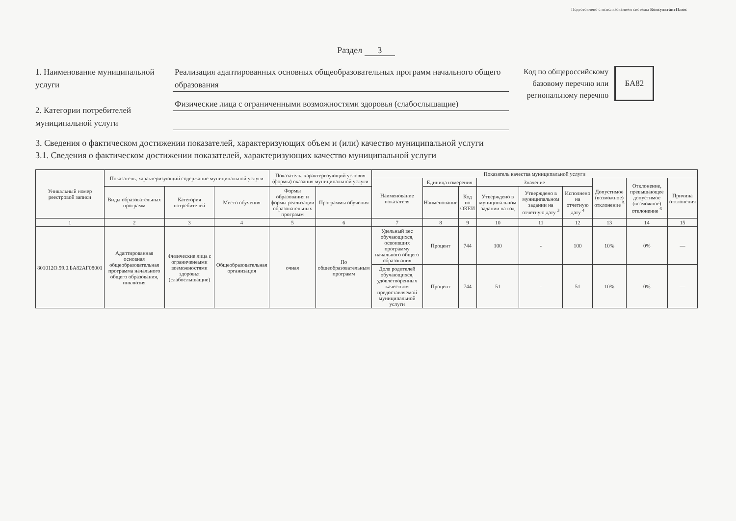Подготовлено с использованием системы КонсультантПлюс
Раздел 3
1. Наименование муниципальной услуги
2. Категории потребителей муниципальной услуги
Реализация адаптированных основных общеобразовательных программ начального общего образования
Физические лица с ограниченными возможностями здоровья (слабослышащие)
Код по общероссийскому
базовому перечню или
региональному перечню
БА82
3. Сведения о фактическом достижении показателей, характеризующих объем и (или) качество муниципальной услуги
3.1. Сведения о фактическом достижении показателей, характеризующих качество муниципальной услуги
| Уникальный номер реестровой записи | Показатель, характеризующий содержание муниципальной услуги | | | Показатель, характеризующий условия (формы) оказания муниципальной услуги | | Показатель качества муниципальной услуги | | | | | | | | |
| --- | --- | --- | --- | --- | --- | --- | --- | --- | --- | --- | --- | --- | --- | --- |
| | | | | | | Наименование показателя | Единица измерения | | Значение | | | Допустимое (возможное) отклонение <sup>5</sup> | Отклонение, превышающее допустимое (возможное) отклонение <sup>6</sup> | Причина отклонения |
| | Виды образовательных программ | Категория потребителей | Место обучения | Формы образования и формы реализации образовательных программ | Программы обучения | | Наименование | Код по ОКЕИ | Утверждено в муниципальном задании на год | Утверждено в муниципальном задании на отчетную дату <sup>3</sup> | Исполнено на отчетную дату <sup>4</sup> | | | |
| 1 | 2 | 3 | 4 | 5 | 6 | 7 | 8 | 9 | 10 | 11 | 12 | 13 | 14 | 15 |
| 801012О.99.0.БА82АГ08001 | Адаптированная основная общеобразовательная программа начального общего образования, инклюзия | Физические лица с ограниченеыми возможностями здоровья (слабослышащие) | Общеобразовательная организация | очная | По общеобразовательным программ | Удельный вес обучающихся, освоивших программу начального общего образования | Процент | 744 | 100 | - | 100 | 10% | 0% | — |
| | | | | | | Доля родителей обучающихся, удовлетворенных качеством предоставляемой муниципальной услуги | Процент | 744 | 51 | - | 51 | 10% | 0% | — |